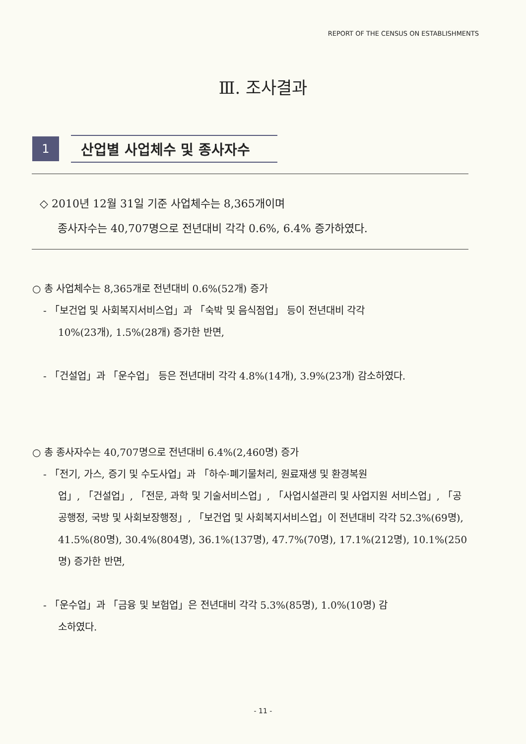REPORT OF THE CENSUS ON ESTABLISHMENTS
Ⅲ. 조사결과
1
산업별 사업체수 및 종사자수
◇ 2010년 12월 31일 기준 사업체수는 8,365개이며
종사자수는 40,707명으로 전년대비 각각 0.6%, 6.4% 증가하였다.
○ 총 사업체수는 8,365개로 전년대비 0.6%(52개) 증가
- 「보건업 및 사회복지서비스업」과 「숙박 및 음식점업」 등이 전년대비 각각
10%(23개), 1.5%(28개) 증가한 반면,
- 「건설업」과 「운수업」 등은 전년대비 각각 4.8%(14개), 3.9%(23개) 감소하였다.
○ 총 종사자수는 40,707명으로 전년대비 6.4%(2,460명) 증가
- 「전기, 가스, 증기 및 수도사업」과 「하수·폐기물처리, 원료재생 및 환경복원
업」, 「건설업」, 「전문, 과학 및 기술서비스업」, 「사업시설관리 및 사업지원 서비스업」, 「공공행정, 국방 및 사회보장행정」, 「보건업 및 사회복지서비스업」이 전년대비 각각 52.3%(69명), 41.5%(80명), 30.4%(804명), 36.1%(137명), 47.7%(70명), 17.1%(212명), 10.1%(250명) 증가한 반면,
- 「운수업」과 「금융 및 보험업」은 전년대비 각각 5.3%(85명), 1.0%(10명) 감
소하였다.
- 11 -